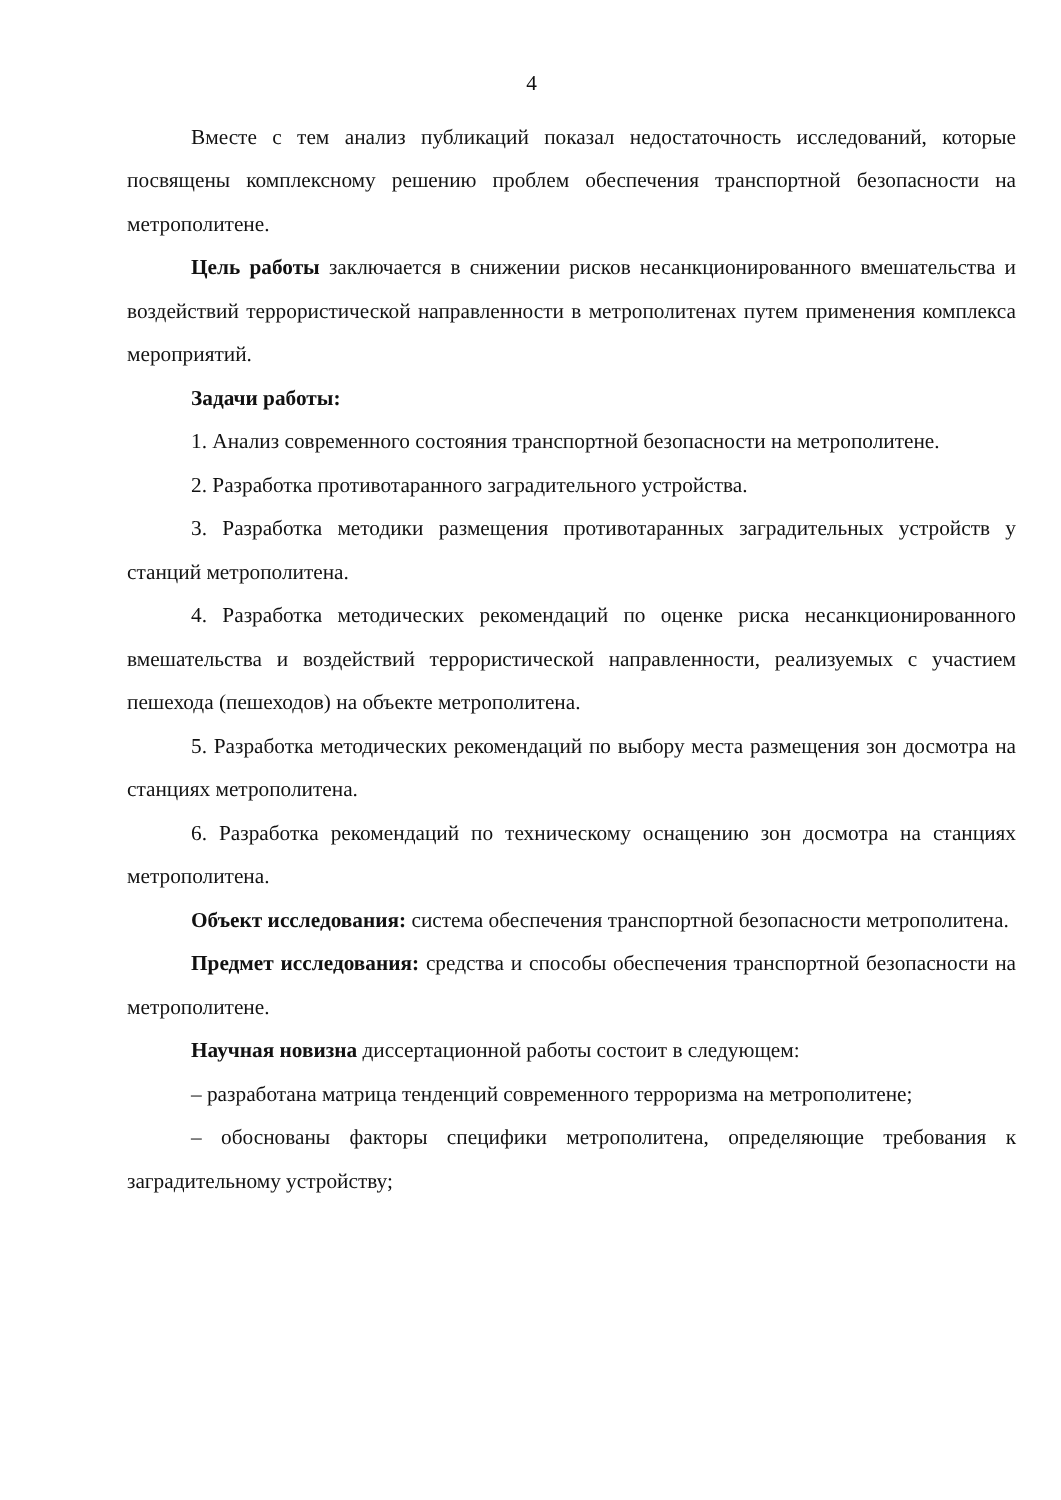4
Вместе с тем анализ публикаций показал недостаточность исследований, которые посвящены комплексному решению проблем обеспечения транспортной безопасности на метрополитене.
Цель работы заключается в снижении рисков несанкционированного вмешательства и воздействий террористической направленности в метрополитенах путем применения комплекса мероприятий.
Задачи работы:
1. Анализ современного состояния транспортной безопасности на метрополитене.
2. Разработка противотаранного заградительного устройства.
3. Разработка методики размещения противотаранных заградительных устройств у станций метрополитена.
4. Разработка методических рекомендаций по оценке риска несанкционированного вмешательства и воздействий террористической направленности, реализуемых с участием пешехода (пешеходов) на объекте метрополитена.
5. Разработка методических рекомендаций по выбору места размещения зон досмотра на станциях метрополитена.
6. Разработка рекомендаций по техническому оснащению зон досмотра на станциях метрополитена.
Объект исследования: система обеспечения транспортной безопасности метрополитена.
Предмет исследования: средства и способы обеспечения транспортной безопасности на метрополитене.
Научная новизна диссертационной работы состоит в следующем:
– разработана матрица тенденций современного терроризма на метрополитене;
– обоснованы факторы специфики метрополитена, определяющие требования к заградительному устройству;